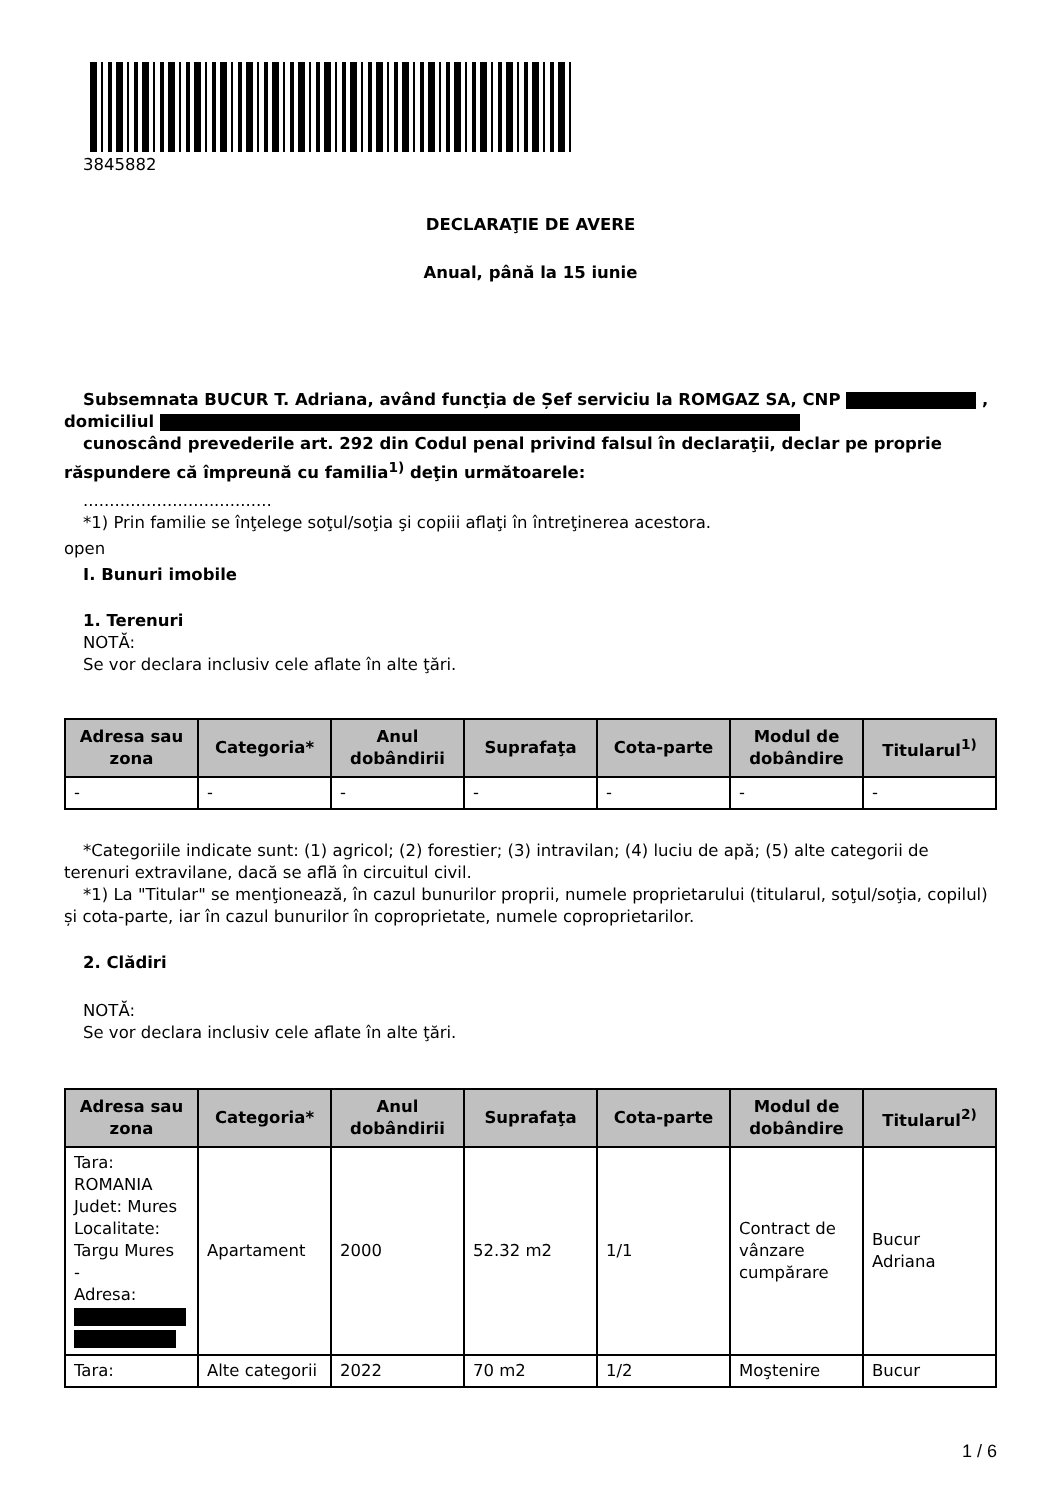3845882
DECLARAŢIE DE AVERE
Anual, până la 15 iunie
Subsemnata BUCUR T. Adriana, având funcţia de Șef serviciu la ROMGAZ SA, CNP , domiciliul
cunoscând prevederile art. 292 din Codul penal privind falsul în declaraţii, declar pe proprie răspundere că împreună cu familia<sup>1)</sup> deţin următoarele:
....................................
*1) Prin familie se înţelege soţul/soţia şi copiii aflaţi în întreţinerea acestora.
open
I. Bunuri imobile
1. Terenuri
NOTĂ:
Se vor declara inclusiv cele aflate în alte ţări.
| Adresa sau zona | Categoria* | Anul dobândirii | Suprafaţa | Cota-parte | Modul de dobândire | Titularul<sup>1)</sup> |
| --- | --- | --- | --- | --- | --- | --- |
| - | - | - | - | - | - | - |
*Categoriile indicate sunt: (1) agricol; (2) forestier; (3) intravilan; (4) luciu de apă; (5) alte categorii de terenuri extravilane, dacă se află în circuitul civil.
*1) La "Titular" se menţionează, în cazul bunurilor proprii, numele proprietarului (titularul, soţul/soţia, copilul) și cota-parte, iar în cazul bunurilor în coproprietate, numele coproprietarilor.
2. Clădiri
NOTĂ:
Se vor declara inclusiv cele aflate în alte ţări.
| Adresa sau zona | Categoria* | Anul dobândirii | Suprafaţa | Cota-parte | Modul de dobândire | Titularul<sup>2)</sup> |
| --- | --- | --- | --- | --- | --- | --- |
| Tara: ROMANIA Judet: Mures Localitate: Targu Mures - Adresa: | Apartament | 2000 | 52.32 m2 | 1/1 | Contract de vânzare cumpărare | Bucur Adriana |
| Tara: | Alte categorii | 2022 | 70 m2 | 1/2 | Moştenire | Bucur |
1 / 6